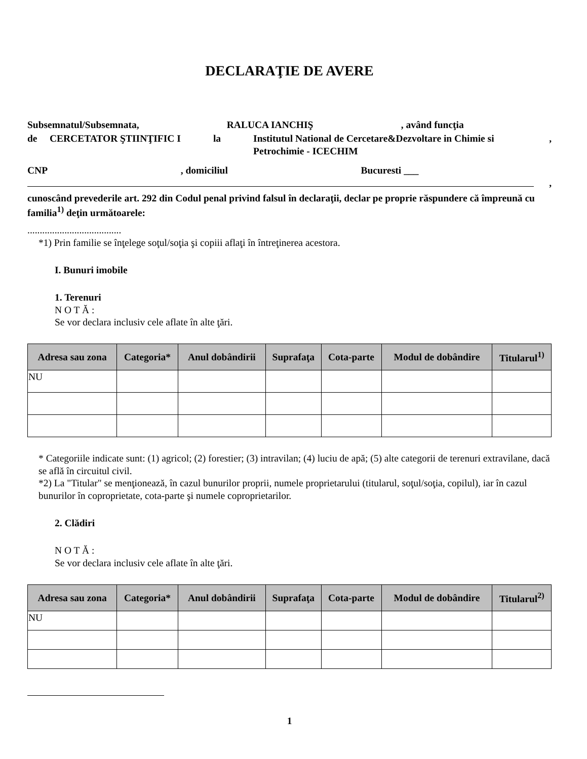DECLARAŢIE DE AVERE
Subsemnatul/Subsemnata, RALUCA IANCHIŞ, având funcţia
de CERCETATOR ŞTIINŢIFIC I la Institutul National de Cercetare&Dezvoltare in Chimie si Petrochimie - ICECHIM,
CNP, domiciliul Bucuresti ___
,
cunoscând prevederile art. 292 din Codul penal privind falsul în declaraţii, declar pe proprie răspundere că împreună cu familia<sup>1)</sup> deţin următoarele:
......................................
*1) Prin familie se înţelege soţul/soţia şi copiii aflaţi în întreţinerea acestora.
I. Bunuri imobile
1. Terenuri
N O T Ă :
Se vor declara inclusiv cele aflate în alte ţări.
| Adresa sau zona | Categoria* | Anul dobândirii | Suprafaţa | Cota-parte | Modul de dobândire | Titularul<sup>1)</sup> |
| --- | --- | --- | --- | --- | --- | --- |
| NU | | | | | | |
* Categoriile indicate sunt: (1) agricol; (2) forestier; (3) intravilan; (4) luciu de apă; (5) alte categorii de terenuri extravilane, dacă se află în circuitul civil.
*2) La "Titular" se menţionează, în cazul bunurilor proprii, numele proprietarului (titularul, soţul/soţia, copilul), iar în cazul bunurilor în coproprietate, cota-parte şi numele coproprietarilor.
2. Clădiri
N O T Ă :
Se vor declara inclusiv cele aflate în alte ţări.
| Adresa sau zona | Categoria* | Anul dobândirii | Suprafaţa | Cota-parte | Modul de dobândire | Titularul<sup>2)</sup> |
| --- | --- | --- | --- | --- | --- | --- |
| NU | | | | | | |
1